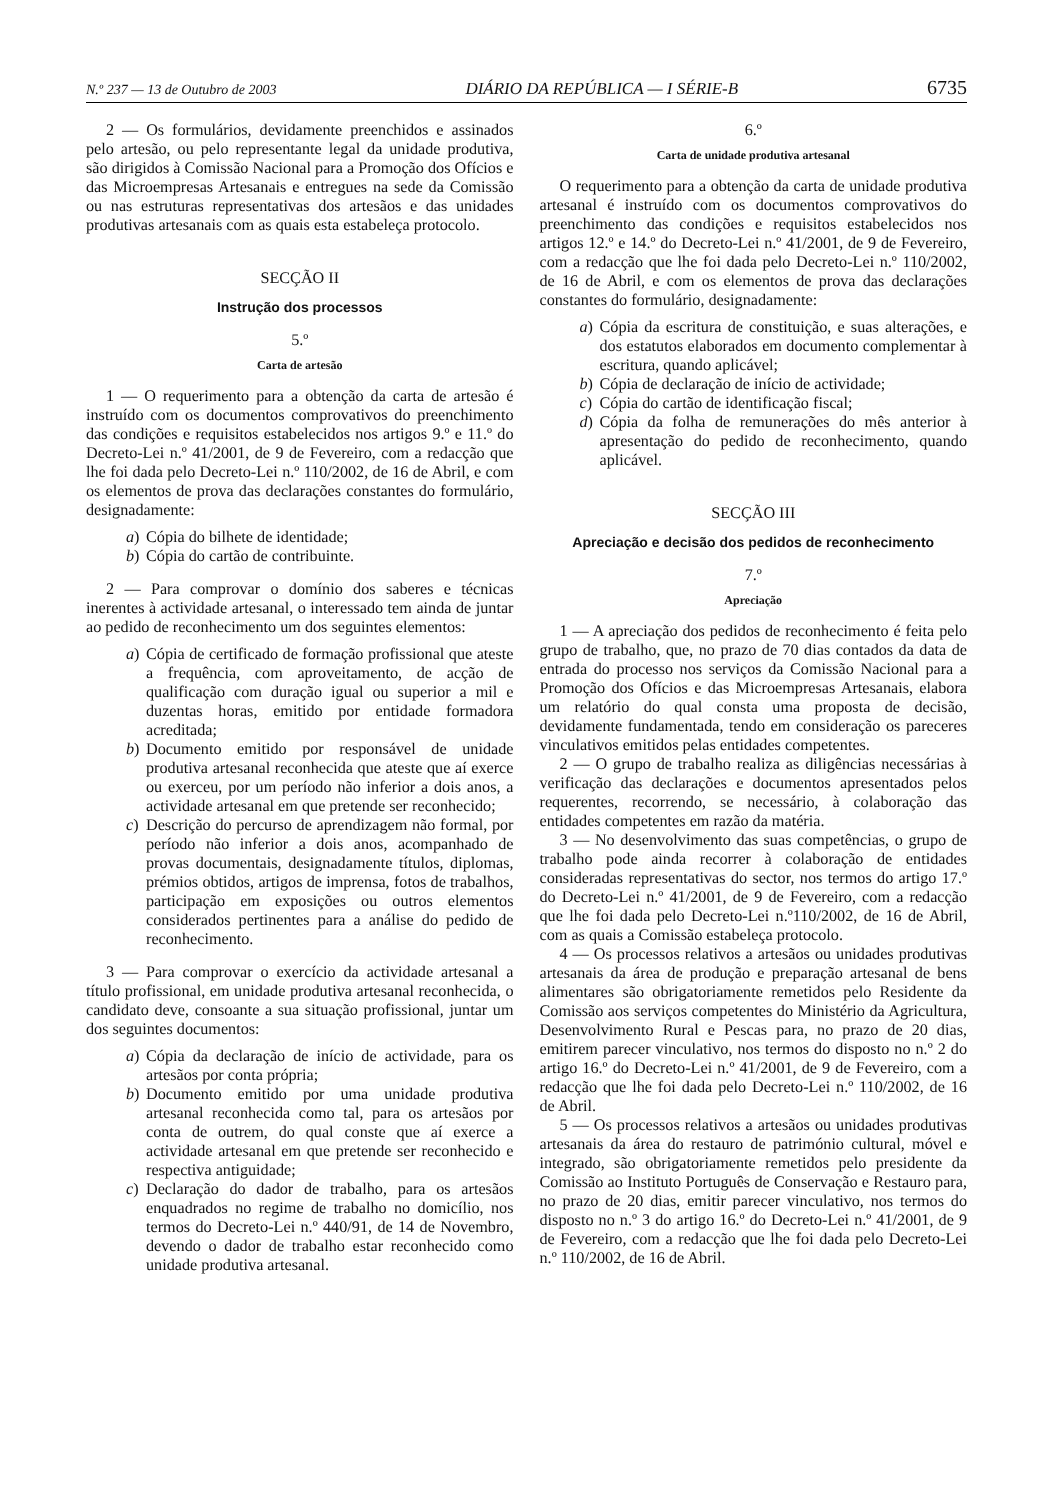N.º 237 — 13 de Outubro de 2003 DIÁRIO DA REPÚBLICA — I SÉRIE-B 6735
2 — Os formulários, devidamente preenchidos e assinados pelo artesão, ou pelo representante legal da unidade produtiva, são dirigidos à Comissão Nacional para a Promoção dos Ofícios e das Microempresas Artesanais e entregues na sede da Comissão ou nas estruturas representativas dos artesãos e das unidades produtivas artesanais com as quais esta estabeleça protocolo.
SECÇÃO II
Instrução dos processos
5.º
Carta de artesão
1 — O requerimento para a obtenção da carta de artesão é instruído com os documentos comprovativos do preenchimento das condições e requisitos estabelecidos nos artigos 9.º e 11.º do Decreto-Lei n.º 41/2001, de 9 de Fevereiro, com a redacção que lhe foi dada pelo Decreto-Lei n.º 110/2002, de 16 de Abril, e com os elementos de prova das declarações constantes do formulário, designadamente:
a) Cópia do bilhete de identidade;
b) Cópia do cartão de contribuinte.
2 — Para comprovar o domínio dos saberes e técnicas inerentes à actividade artesanal, o interessado tem ainda de juntar ao pedido de reconhecimento um dos seguintes elementos:
a) Cópia de certificado de formação profissional que ateste a frequência, com aproveitamento, de acção de qualificação com duração igual ou superior a mil e duzentas horas, emitido por entidade formadora acreditada;
b) Documento emitido por responsável de unidade produtiva artesanal reconhecida que ateste que aí exerce ou exerceu, por um período não inferior a dois anos, a actividade artesanal em que pretende ser reconhecido;
c) Descrição do percurso de aprendizagem não formal, por período não inferior a dois anos, acompanhado de provas documentais, designadamente títulos, diplomas, prémios obtidos, artigos de imprensa, fotos de trabalhos, participação em exposições ou outros elementos considerados pertinentes para a análise do pedido de reconhecimento.
3 — Para comprovar o exercício da actividade artesanal a título profissional, em unidade produtiva artesanal reconhecida, o candidato deve, consoante a sua situação profissional, juntar um dos seguintes documentos:
a) Cópia da declaração de início de actividade, para os artesãos por conta própria;
b) Documento emitido por uma unidade produtiva artesanal reconhecida como tal, para os artesãos por conta de outrem, do qual conste que aí exerce a actividade artesanal em que pretende ser reconhecido e respectiva antiguidade;
c) Declaração do dador de trabalho, para os artesãos enquadrados no regime de trabalho no domicílio, nos termos do Decreto-Lei n.º 440/91, de 14 de Novembro, devendo o dador de trabalho estar reconhecido como unidade produtiva artesanal.
6.º
Carta de unidade produtiva artesanal
O requerimento para a obtenção da carta de unidade produtiva artesanal é instruído com os documentos comprovativos do preenchimento das condições e requisitos estabelecidos nos artigos 12.º e 14.º do Decreto-Lei n.º 41/2001, de 9 de Fevereiro, com a redacção que lhe foi dada pelo Decreto-Lei n.º 110/2002, de 16 de Abril, e com os elementos de prova das declarações constantes do formulário, designadamente:
a) Cópia da escritura de constituição, e suas alterações, e dos estatutos elaborados em documento complementar à escritura, quando aplicável;
b) Cópia de declaração de início de actividade;
c) Cópia do cartão de identificação fiscal;
d) Cópia da folha de remunerações do mês anterior à apresentação do pedido de reconhecimento, quando aplicável.
SECÇÃO III
Apreciação e decisão dos pedidos de reconhecimento
7.º
Apreciação
1 — A apreciação dos pedidos de reconhecimento é feita pelo grupo de trabalho, que, no prazo de 70 dias contados da data de entrada do processo nos serviços da Comissão Nacional para a Promoção dos Ofícios e das Microempresas Artesanais, elabora um relatório do qual consta uma proposta de decisão, devidamente fundamentada, tendo em consideração os pareceres vinculativos emitidos pelas entidades competentes.
2 — O grupo de trabalho realiza as diligências necessárias à verificação das declarações e documentos apresentados pelos requerentes, recorrendo, se necessário, à colaboração das entidades competentes em razão da matéria.
3 — No desenvolvimento das suas competências, o grupo de trabalho pode ainda recorrer à colaboração de entidades consideradas representativas do sector, nos termos do artigo 17.º do Decreto-Lei n.º 41/2001, de 9 de Fevereiro, com a redacção que lhe foi dada pelo Decreto-Lei n.º110/2002, de 16 de Abril, com as quais a Comissão estabeleça protocolo.
4 — Os processos relativos a artesãos ou unidades produtivas artesanais da área de produção e preparação artesanal de bens alimentares são obrigatoriamente remetidos pelo Residente da Comissão aos serviços competentes do Ministério da Agricultura, Desenvolvimento Rural e Pescas para, no prazo de 20 dias, emitirem parecer vinculativo, nos termos do disposto no n.º 2 do artigo 16.º do Decreto-Lei n.º 41/2001, de 9 de Fevereiro, com a redacção que lhe foi dada pelo Decreto-Lei n.º 110/2002, de 16 de Abril.
5 — Os processos relativos a artesãos ou unidades produtivas artesanais da área do restauro de património cultural, móvel e integrado, são obrigatoriamente remetidos pelo presidente da Comissão ao Instituto Português de Conservação e Restauro para, no prazo de 20 dias, emitir parecer vinculativo, nos termos do disposto no n.º 3 do artigo 16.º do Decreto-Lei n.º 41/2001, de 9 de Fevereiro, com a redacção que lhe foi dada pelo Decreto-Lei n.º 110/2002, de 16 de Abril.